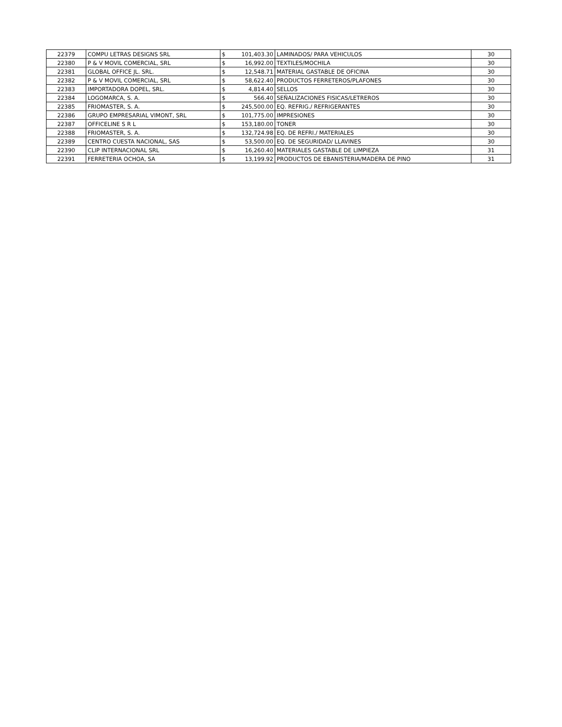| 22379 | COMPU LETRAS DESIGNS SRL | $ | 101,403.30 | LAMINADOS/ PARA VEHICULOS | 30 |
| 22380 | P & V MOVIL COMERCIAL, SRL | $ | 16,992.00 | TEXTILES/MOCHILA | 30 |
| 22381 | GLOBAL OFFICE JL. SRL. | $ | 12,548.71 | MATERIAL GASTABLE DE OFICINA | 30 |
| 22382 | P & V MOVIL COMERCIAL, SRL | $ | 58,622.40 | PRODUCTOS FERRETEROS/PLAFONES | 30 |
| 22383 | IMPORTADORA DOPEL, SRL. | $ | 4,814.40 | SELLOS | 30 |
| 22384 | LOGOMARCA, S. A. | $ | 566.40 | SEÑALIZACIONES FISICAS/LETREROS | 30 |
| 22385 | FRIOMASTER, S. A. | $ | 245,500.00 | EQ. REFRIG./ REFRIGERANTES | 30 |
| 22386 | GRUPO EMPRESARIAL VIMONT, SRL | $ | 101,775.00 | IMPRESIONES | 30 |
| 22387 | OFFICELINE S R L | $ | 153,180.00 | TONER | 30 |
| 22388 | FRIOMASTER, S. A. | $ | 132,724.98 | EQ. DE REFRI./ MATERIALES | 30 |
| 22389 | CENTRO CUESTA NACIONAL, SAS | $ | 53,500.00 | EQ. DE SEGURIDAD/ LLAVINES | 30 |
| 22390 | CLIP INTERNACIONAL SRL | $ | 16,260.40 | MATERIALES GASTABLE DE LIMPIEZA | 31 |
| 22391 | FERRETERIA OCHOA, SA | $ | 13,199.92 | PRODUCTOS DE EBANISTERIA/MADERA DE PINO | 31 |